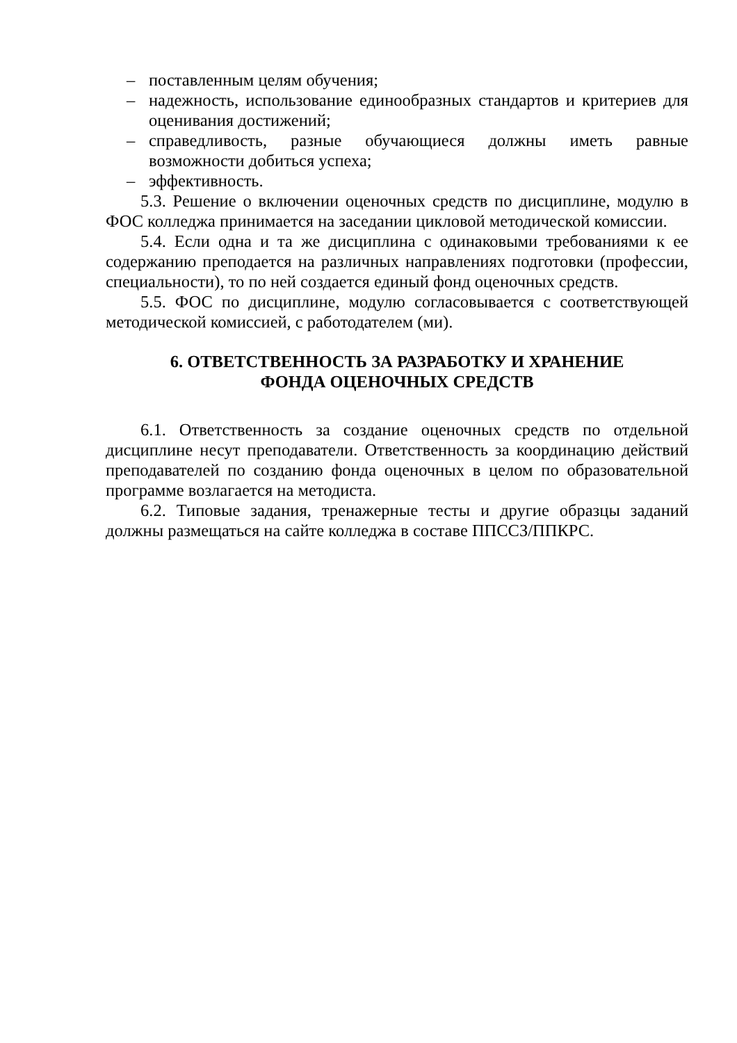– поставленным целям обучения;
– надежность, использование единообразных стандартов и критериев для оценивания достижений;
– справедливость, разные обучающиеся должны иметь равные возможности добиться успеха;
– эффективность.
5.3. Решение о включении оценочных средств по дисциплине, модулю в ФОС колледжа принимается на заседании цикловой методической комиссии.
5.4. Если одна и та же дисциплина с одинаковыми требованиями к ее содержанию преподается на различных направлениях подготовки (профессии, специальности), то по ней создается единый фонд оценочных средств.
5.5. ФОС по дисциплине, модулю согласовывается с соответствующей методической комиссией, с работодателем (ми).
6. ОТВЕТСТВЕННОСТЬ ЗА РАЗРАБОТКУ И ХРАНЕНИЕ
ФОНДА ОЦЕНОЧНЫХ СРЕДСТВ
6.1. Ответственность за создание оценочных средств по отдельной дисциплине несут преподаватели. Ответственность за координацию действий преподавателей по созданию фонда оценочных в целом по образовательной программе возлагается на методиста.
6.2. Типовые задания, тренажерные тесты и другие образцы заданий должны размещаться на сайте колледжа в составе ППССЗ/ППКРС.